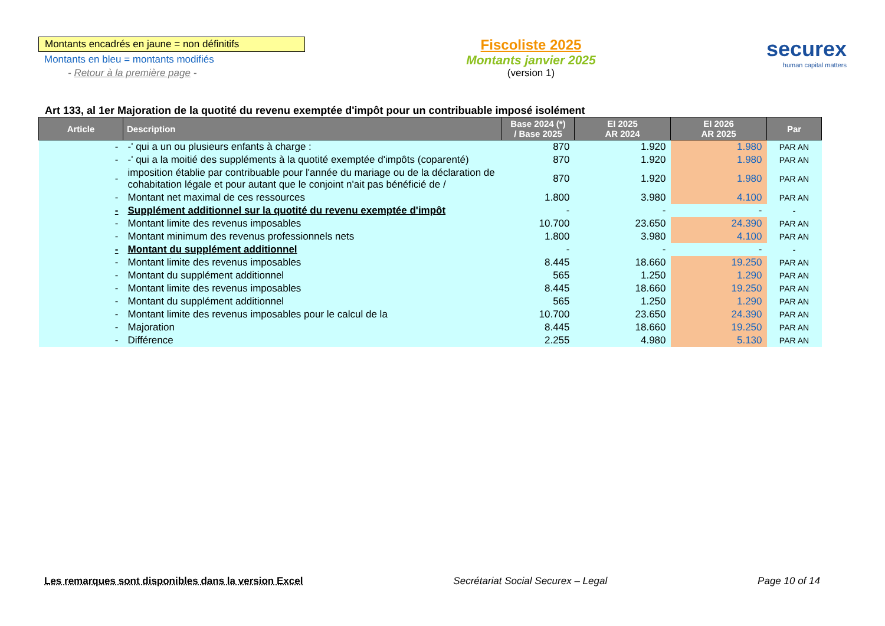Montants encadrés en jaune = non définitifs
Montants en bleu = montants modifiés
- Retour à la première page -
Fiscoliste 2025
Montants janvier 2025
(version 1)
securex
human capital matters
Art 133, al 1er Majoration de la quotité du revenu exemptée d'impôt pour un contribuable imposé isolément
| Article | Description | Base 2024 (*) / Base 2025 | EI 2025 AR 2024 | EI 2026 AR 2025 | Par |
| --- | --- | --- | --- | --- | --- |
| - | -' qui a un ou plusieurs enfants à charge : | 870 | 1.920 | 1.980 | PAR AN |
| - | -' qui a la moitié des suppléments à la quotité exemptée d'impôts (coparenté) | 870 | 1.920 | 1.980 | PAR AN |
| - | imposition établie par contribuable pour l'année du mariage ou de la déclaration de cohabitation légale et pour autant que le conjoint n'ait pas bénéficié de / | 870 | 1.920 | 1.980 | PAR AN |
| - | Montant net maximal de ces ressources | 1.800 | 3.980 | 4.100 | PAR AN |
| - | Supplément additionnel sur la quotité du revenu exemptée d'impôt | - | - | - | - |
| - | Montant limite des revenus imposables | 10.700 | 23.650 | 24.390 | PAR AN |
| - | Montant minimum des revenus professionnels nets | 1.800 | 3.980 | 4.100 | PAR AN |
| - | Montant du supplément additionnel | - | - | - | - |
| - | Montant limite des revenus imposables | 8.445 | 18.660 | 19.250 | PAR AN |
| - | Montant du supplément additionnel | 565 | 1.250 | 1.290 | PAR AN |
| - | Montant limite des revenus imposables | 8.445 | 18.660 | 19.250 | PAR AN |
| - | Montant du supplément additionnel | 565 | 1.250 | 1.290 | PAR AN |
| - | Montant limite des revenus imposables pour le calcul de la | 10.700 | 23.650 | 24.390 | PAR AN |
| - | Majoration | 8.445 | 18.660 | 19.250 | PAR AN |
| - | Différence | 2.255 | 4.980 | 5.130 | PAR AN |
Les remarques sont disponibles dans la version Excel Secrétariat Social Securex – Legal Page 10 of 14